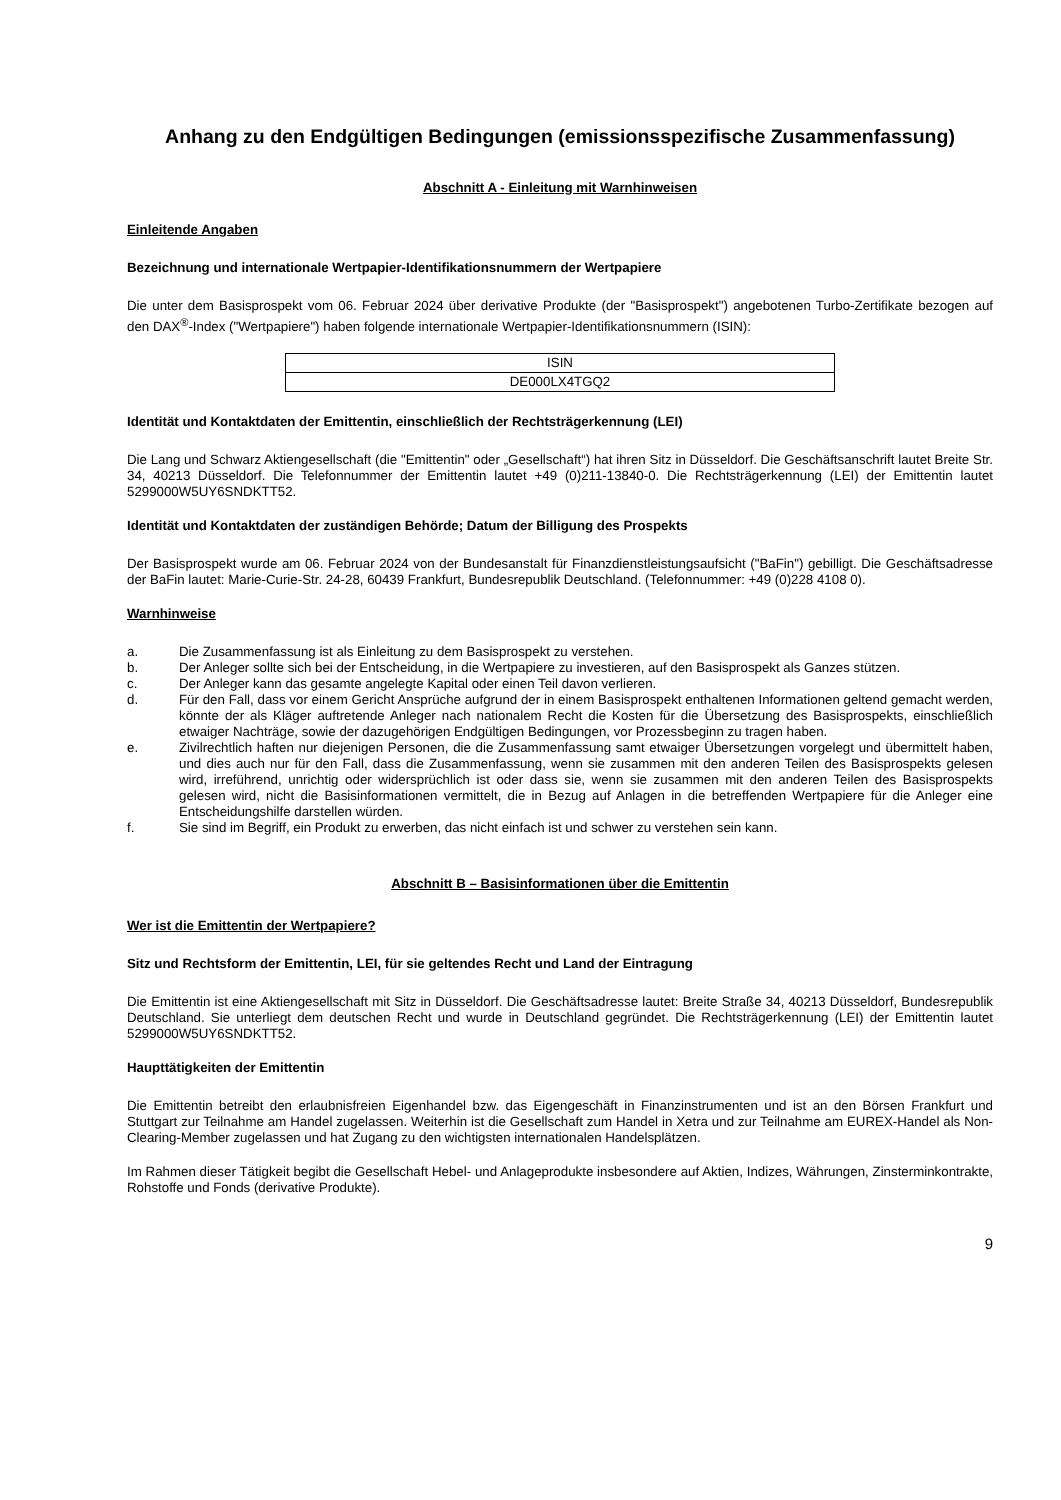Anhang zu den Endgültigen Bedingungen (emissionsspezifische Zusammenfassung)
Abschnitt A - Einleitung mit Warnhinweisen
Einleitende Angaben
Bezeichnung und internationale Wertpapier-Identifikationsnummern der Wertpapiere
Die unter dem Basisprospekt vom 06. Februar 2024 über derivative Produkte (der "Basisprospekt") angebotenen Turbo-Zertifikate bezogen auf den DAX<sup>®</sup>-Index ("Wertpapiere") haben folgende internationale Wertpapier-Identifikationsnummern (ISIN):
| ISIN |
| DE000LX4TGQ2 |
Identität und Kontaktdaten der Emittentin, einschließlich der Rechtsträgerkennung (LEI)
Die Lang und Schwarz Aktiengesellschaft (die "Emittentin" oder „Gesellschaft“) hat ihren Sitz in Düsseldorf. Die Geschäftsanschrift lautet Breite Str. 34, 40213 Düsseldorf. Die Telefonnummer der Emittentin lautet +49 (0)211-13840-0. Die Rechtsträgerkennung (LEI) der Emittentin lautet 5299000W5UY6SNDKTT52.
Identität und Kontaktdaten der zuständigen Behörde; Datum der Billigung des Prospekts
Der Basisprospekt wurde am 06. Februar 2024 von der Bundesanstalt für Finanzdienstleistungsaufsicht ("BaFin") gebilligt. Die Geschäftsadresse der BaFin lautet: Marie-Curie-Str. 24-28, 60439 Frankfurt, Bundesrepublik Deutschland. (Telefonnummer: +49 (0)228 4108 0).
Warnhinweise
a. Die Zusammenfassung ist als Einleitung zu dem Basisprospekt zu verstehen.
b. Der Anleger sollte sich bei der Entscheidung, in die Wertpapiere zu investieren, auf den Basisprospekt als Ganzes stützen.
c. Der Anleger kann das gesamte angelegte Kapital oder einen Teil davon verlieren.
d. Für den Fall, dass vor einem Gericht Ansprüche aufgrund der in einem Basisprospekt enthaltenen Informationen geltend gemacht werden, könnte der als Kläger auftretende Anleger nach nationalem Recht die Kosten für die Übersetzung des Basisprospekts, einschließlich etwaiger Nachträge, sowie der dazugehörigen Endgültigen Bedingungen, vor Prozessbeginn zu tragen haben.
e. Zivilrechtlich haften nur diejenigen Personen, die die Zusammenfassung samt etwaiger Übersetzungen vorgelegt und übermittelt haben, und dies auch nur für den Fall, dass die Zusammenfassung, wenn sie zusammen mit den anderen Teilen des Basisprospekts gelesen wird, irreführend, unrichtig oder widersprüchlich ist oder dass sie, wenn sie zusammen mit den anderen Teilen des Basisprospekts gelesen wird, nicht die Basisinformationen vermittelt, die in Bezug auf Anlagen in die betreffenden Wertpapiere für die Anleger eine Entscheidungshilfe darstellen würden.
f. Sie sind im Begriff, ein Produkt zu erwerben, das nicht einfach ist und schwer zu verstehen sein kann.
Abschnitt B – Basisinformationen über die Emittentin
Wer ist die Emittentin der Wertpapiere?
Sitz und Rechtsform der Emittentin, LEI, für sie geltendes Recht und Land der Eintragung
Die Emittentin ist eine Aktiengesellschaft mit Sitz in Düsseldorf. Die Geschäftsadresse lautet: Breite Straße 34, 40213 Düsseldorf, Bundesrepublik Deutschland. Sie unterliegt dem deutschen Recht und wurde in Deutschland gegründet. Die Rechtsträgerkennung (LEI) der Emittentin lautet 5299000W5UY6SNDKTT52.
Haupttätigkeiten der Emittentin
Die Emittentin betreibt den erlaubnisfreien Eigenhandel bzw. das Eigengeschäft in Finanzinstrumenten und ist an den Börsen Frankfurt und Stuttgart zur Teilnahme am Handel zugelassen. Weiterhin ist die Gesellschaft zum Handel in Xetra und zur Teilnahme am EUREX-Handel als Non-Clearing-Member zugelassen und hat Zugang zu den wichtigsten internationalen Handelsplätzen.
Im Rahmen dieser Tätigkeit begibt die Gesellschaft Hebel- und Anlageprodukte insbesondere auf Aktien, Indizes, Währungen, Zinsterminkontrakte, Rohstoffe und Fonds (derivative Produkte).
9